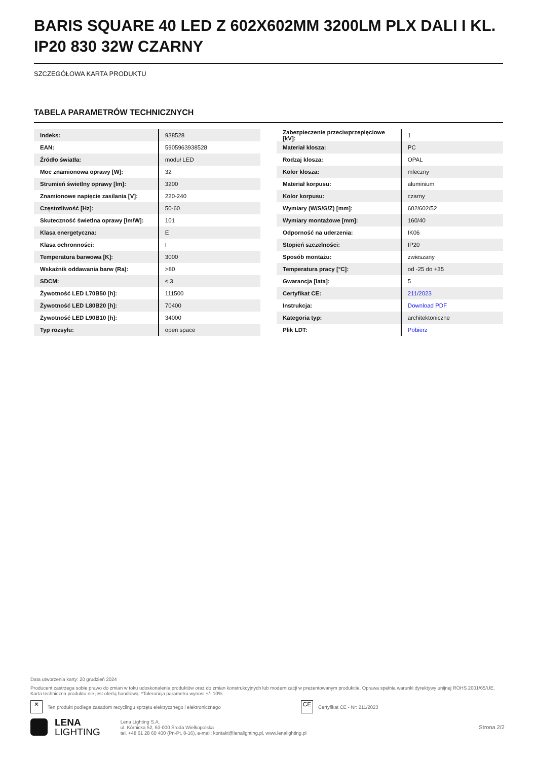BARIS SQUARE 40 LED Z 602X602MM 3200LM PLX DALI I KL. IP20 830 32W CZARNY
SZCZEGÓŁOWA KARTA PRODUKTU
TABELA PARAMETRÓW TECHNICZNYCH
| Indeks: | 938528 |
| EAN: | 5905963938528 |
| Źródło światła: | moduł LED |
| Moc znamionowa oprawy [W]: | 32 |
| Strumień świetlny oprawy [lm]: | 3200 |
| Znamionowe napięcie zasilania [V]: | 220-240 |
| Częstotliwość [Hz]: | 50-60 |
| Skuteczność świetlna oprawy [lm/W]: | 101 |
| Klasa energetyczna: | E |
| Klasa ochronności: | I |
| Temperatura barwowa [K]: | 3000 |
| Wskaźnik oddawania barw (Ra): | >80 |
| SDCM: | ≤ 3 |
| Żywotność LED L70B50 [h]: | 111500 |
| Żywotność LED L80B20 [h]: | 70400 |
| Żywotność LED L90B10 [h]: | 34000 |
| Typ rozsyłu: | open space |
| Zabezpieczenie przeciwprzepięciowe [kV]: | 1 |
| Materiał klosza: | PC |
| Rodzaj klosza: | OPAL |
| Kolor klosza: | mleczny |
| Materiał korpusu: | aluminium |
| Kolor korpusu: | czarny |
| Wymiary (W/S/G/Z) [mm]: | 602/602/52 |
| Wymiary montażowe [mm]: | 160/40 |
| Odporność na uderzenia: | IK06 |
| Stopień szczelności: | IP20 |
| Sposób montażu: | zwieszany |
| Temperatura pracy [°C]: | od -25 do +35 |
| Gwarancja [lata]: | 5 |
| Certyfikat CE: | 211/2023 |
| Instrukcja: | Download PDF |
| Kategoria typ: | architektoniczne |
| Plik LDT: | Pobierz |
Data utworzenia karty: 20 grudzień 2024
Producent zastrzega sobie prawo do zmian w toku udoskonalenia produktów oraz do zmian konstrukcyjnych lub modernizacji w prezentowanym produkcie. Oprawa spełnia warunki dyrektywy unijnej ROHS 2001/65/UE. Karta techniczna produktu nie jest ofertą handlową. *Tolerancja parametru wynosi +/- 10%.
✕ Ten produkt podlega zasadom recyclingu sprzętu elektrycznego i elektronicznego CE Certyfikat CE - Nr: 211/2023
LENA
LIGHTING
Lena Lighting S.A.
ul. Kórnicka 52, 63-000 Środa Wielkopolska
tel. +48 61 28 60 400 (Pn-Pt, 8-16), e-mail: kontakt@lenalighting.pl, www.lenalighting.pl
Strona 2/2